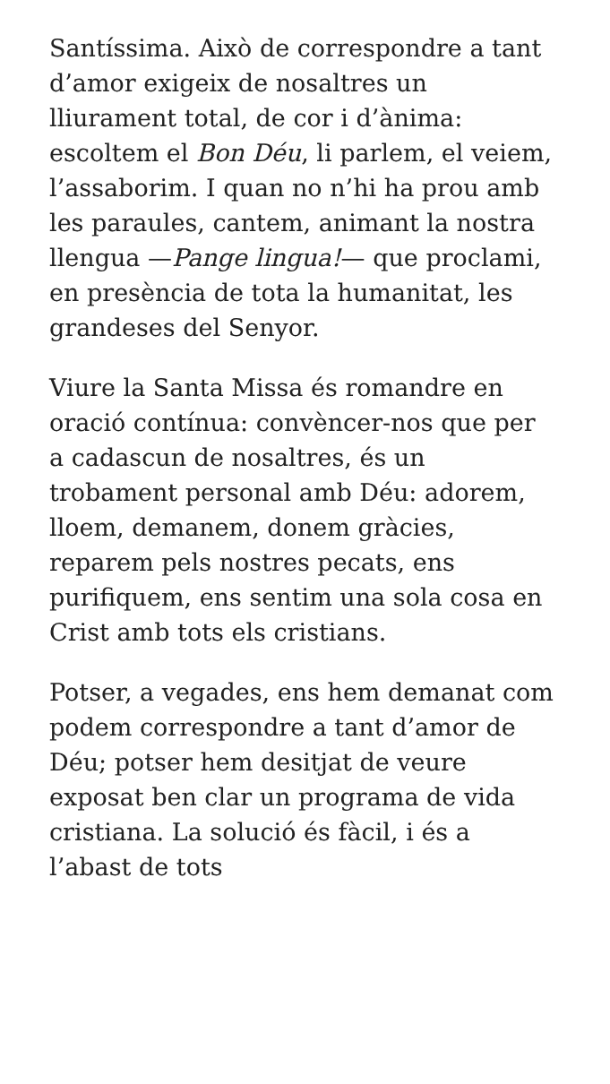Santíssima. Això de correspondre a tant d’amor exigeix de nosaltres un lliurament total, de cor i d’ànima: escoltem el Bon Déu, li parlem, el veiem, l’assaborim. I quan no n’hi ha prou amb les paraules, cantem, animant la nostra llengua —Pange lingua!— que proclami, en presència de tota la humanitat, les grandeses del Senyor.
Viure la Santa Missa és romandre en oració contínua: convèncer-nos que per a cadascun de nosaltres, és un trobament personal amb Déu: adorem, lloem, demanem, donem gràcies, reparem pels nostres pecats, ens purifiquem, ens sentim una sola cosa en Crist amb tots els cristians.
Potser, a vegades, ens hem demanat com podem correspondre a tant d’amor de Déu; potser hem desitjat de veure exposat ben clar un programa de vida cristiana. La solució és fàcil, i és a l’abast de tots